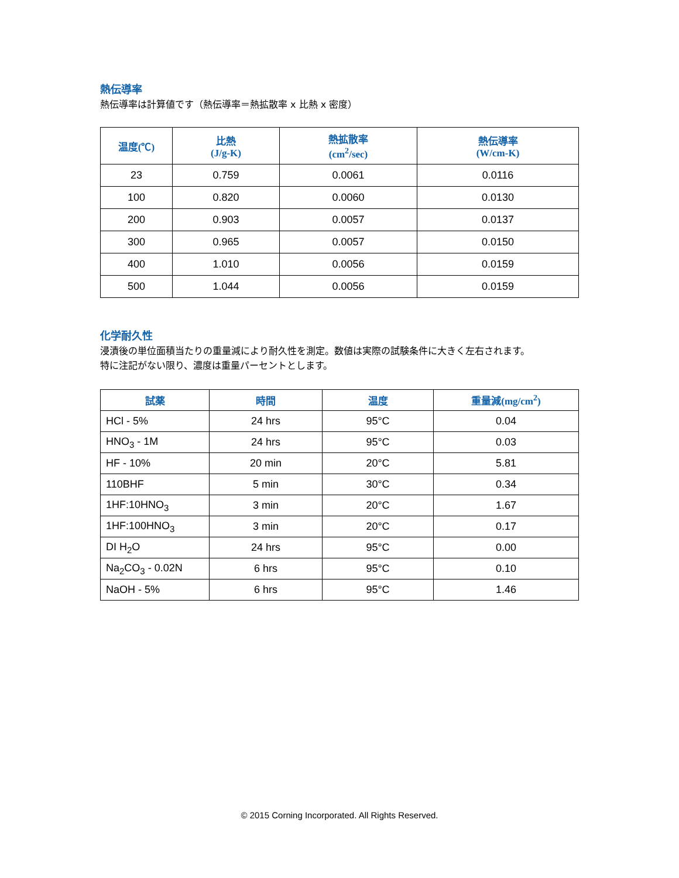熱伝導率
熱伝導率は計算値です（熱伝導率＝熱拡散率 x 比熱 x 密度）
| 温度(℃) | 比熱 (J/g-K) | 熱拡散率 (cm<sup>2</sup>/sec) | 熱伝導率 (W/cm-K) |
| --- | --- | --- | --- |
| 23 | 0.759 | 0.0061 | 0.0116 |
| 100 | 0.820 | 0.0060 | 0.0130 |
| 200 | 0.903 | 0.0057 | 0.0137 |
| 300 | 0.965 | 0.0057 | 0.0150 |
| 400 | 1.010 | 0.0056 | 0.0159 |
| 500 | 1.044 | 0.0056 | 0.0159 |
化学耐久性
浸漬後の単位面積当たりの重量減により耐久性を測定。数値は実際の試験条件に大きく左右されます。
特に注記がない限り、濃度は重量パーセントとします。
| 試薬 | 時間 | 温度 | 重量減(mg/cm<sup>2</sup>) |
| --- | --- | --- | --- |
| HCl - 5% | 24 hrs | 95°C | 0.04 |
| HNO<sub>3</sub> - 1M | 24 hrs | 95°C | 0.03 |
| HF - 10% | 20 min | 20°C | 5.81 |
| 110BHF | 5 min | 30°C | 0.34 |
| 1HF:10HNO<sub>3</sub> | 3 min | 20°C | 1.67 |
| 1HF:100HNO<sub>3</sub> | 3 min | 20°C | 0.17 |
| DI H<sub>2</sub>O | 24 hrs | 95°C | 0.00 |
| Na<sub>2</sub>CO<sub>3</sub> - 0.02N | 6 hrs | 95°C | 0.10 |
| NaOH - 5% | 6 hrs | 95°C | 1.46 |
© 2015 Corning Incorporated. All Rights Reserved.